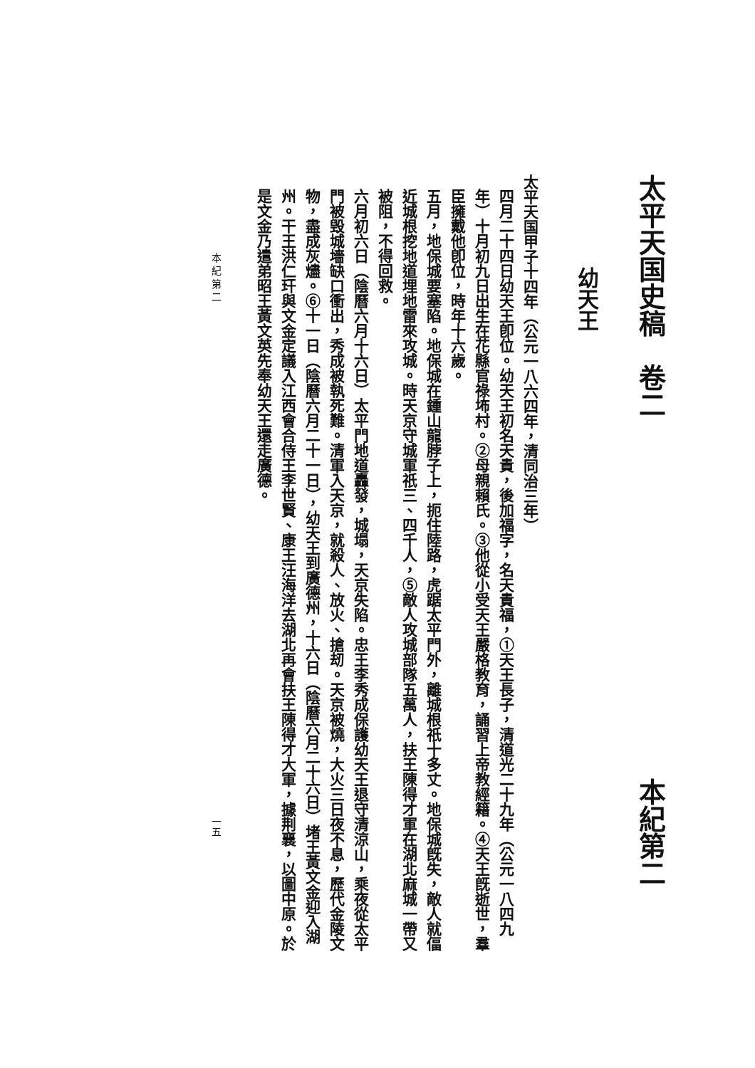太平天国史稿　卷二 本紀第二
幼天王
太平天国甲子十四年（公元一八六四年，清同治三年）
四月二十四日幼天王卽位。幼天王初名天貴，後加福字，名天貴福，①天王長子，清道光二十九年（公元一八四九年）十月初九日出生在花縣官祿㘵村。②母親賴氏。③他從小受天王嚴格教育，誦習上帝教經籍。④天王旣逝世，羣臣擁戴他卽位，時年十六歲。
五月，地保城要塞陷。地保城在鍾山龍脖子上，扼住陸路，虎踞太平門外，離城根祇十多丈。地保城旣失，敵人就偪近城根挖地道埋地雷來攻城。時天京守城軍祇三、四千人，⑤敵人攻城部隊五萬人，扶王陳得才軍在湖北麻城一帶又被阻，不得回救。
六月初六日（陰曆六月十六日）太平門地道轟發，城塌，天京失陷。忠王李秀成保護幼天王退守清涼山，乘夜從太平門被毁城墻缺口衝出，秀成被執死難。清軍入天京，就殺人、放火、搶刼。天京被燒，大火三日夜不息，歷代金陵文物，盡成灰燼。⑥十一日（陰曆六月二十一日），幼天王到廣德州，十六日（陰曆六月二十六日）堵王黃文金迎入湖州。干王洪仁玕與文金定議入江西會合侍王李世賢、康王汪海洋去湖北再會扶王陳得才大軍，據荆襄，以圖中原。於是文金乃遣弟昭王黃文英先奉幼天王還走廣德。
本 紀 第 二 一五